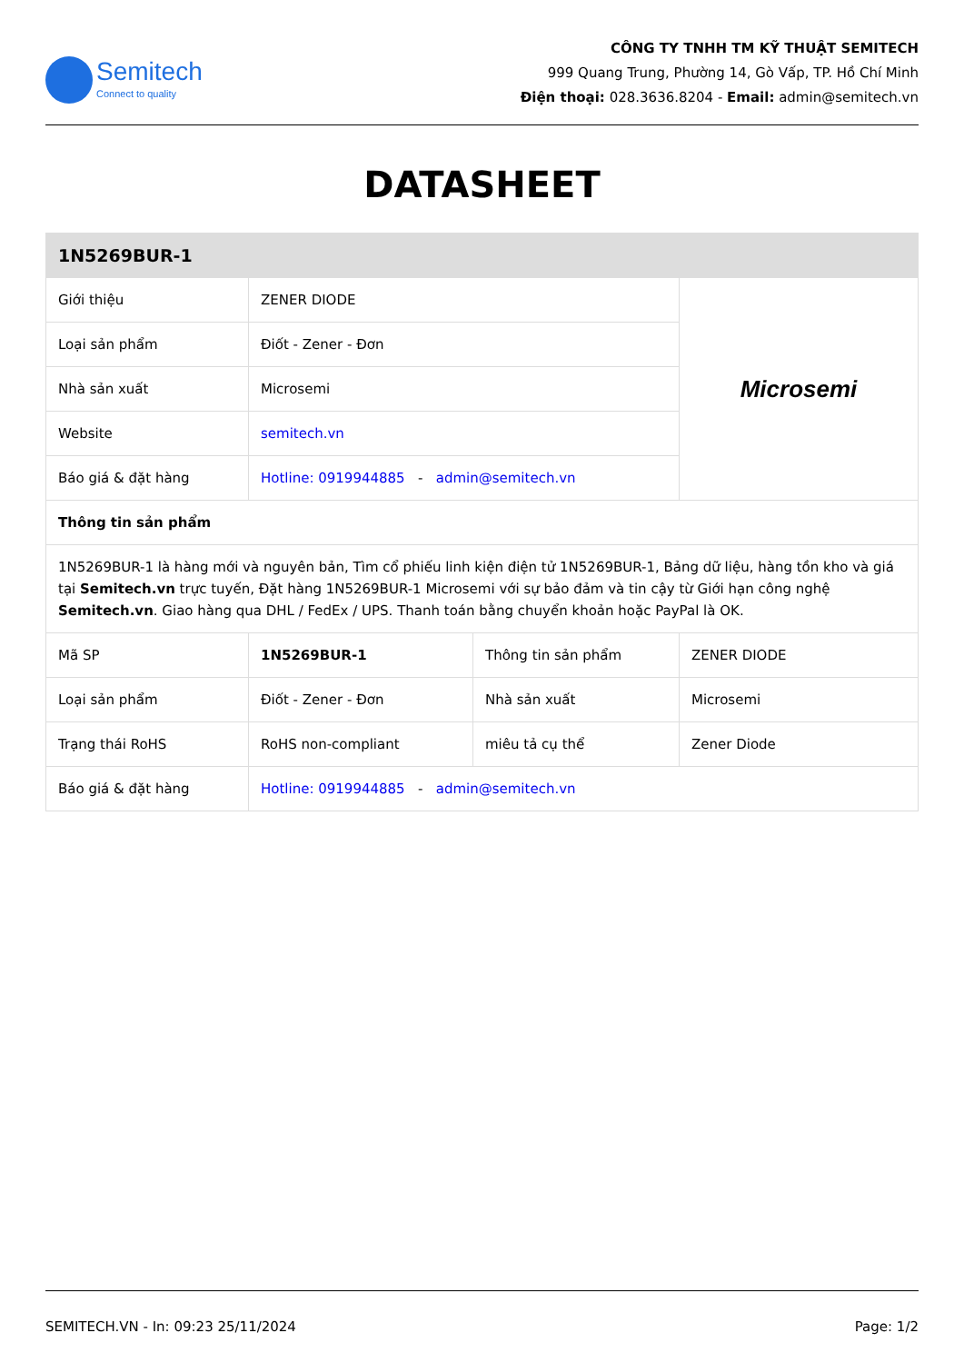Semitech
Connect to quality
CÔNG TY TNHH TM KỸ THUẬT SEMITECH
999 Quang Trung, Phường 14, Gò Vấp, TP. Hồ Chí Minh
Điện thoại: 028.3636.8204 - Email: admin@semitech.vn
DATASHEET
| 1N5269BUR-1 | | | |
| --- | --- | --- | --- |
| Giới thiệu | ZENER DIODE | | Microsemi |
| Loại sản phẩm | Điốt - Zener - Đơn | | |
| Nhà sản xuất | Microsemi | | |
| Website | semitech.vn | | |
| Báo giá & đặt hàng | Hotline: 0919944885 - admin@semitech.vn | | |
| Thông tin sản phẩm | | | |
| 1N5269BUR-1 là hàng mới và nguyên bản, Tìm cổ phiếu linh kiện điện tử 1N5269BUR-1, Bảng dữ liệu, hàng tồn kho và giá tại Semitech.vn trực tuyến, Đặt hàng 1N5269BUR-1 Microsemi với sự bảo đảm và tin cậy từ Giới hạn công nghệ Semitech.vn . Giao hàng qua DHL / FedEx / UPS. Thanh toán bằng chuyển khoản hoặc PayPal là OK. | | | |
| Mã SP | 1N5269BUR-1 | Thông tin sản phẩm | ZENER DIODE |
| Loại sản phẩm | Điốt - Zener - Đơn | Nhà sản xuất | Microsemi |
| Trạng thái RoHS | RoHS non-compliant | miêu tả cụ thể | Zener Diode |
| Báo giá & đặt hàng | Hotline: 0919944885 - admin@semitech.vn | | |
SEMITECH.VN - In: 09:23 25/11/2024 Page: 1/2